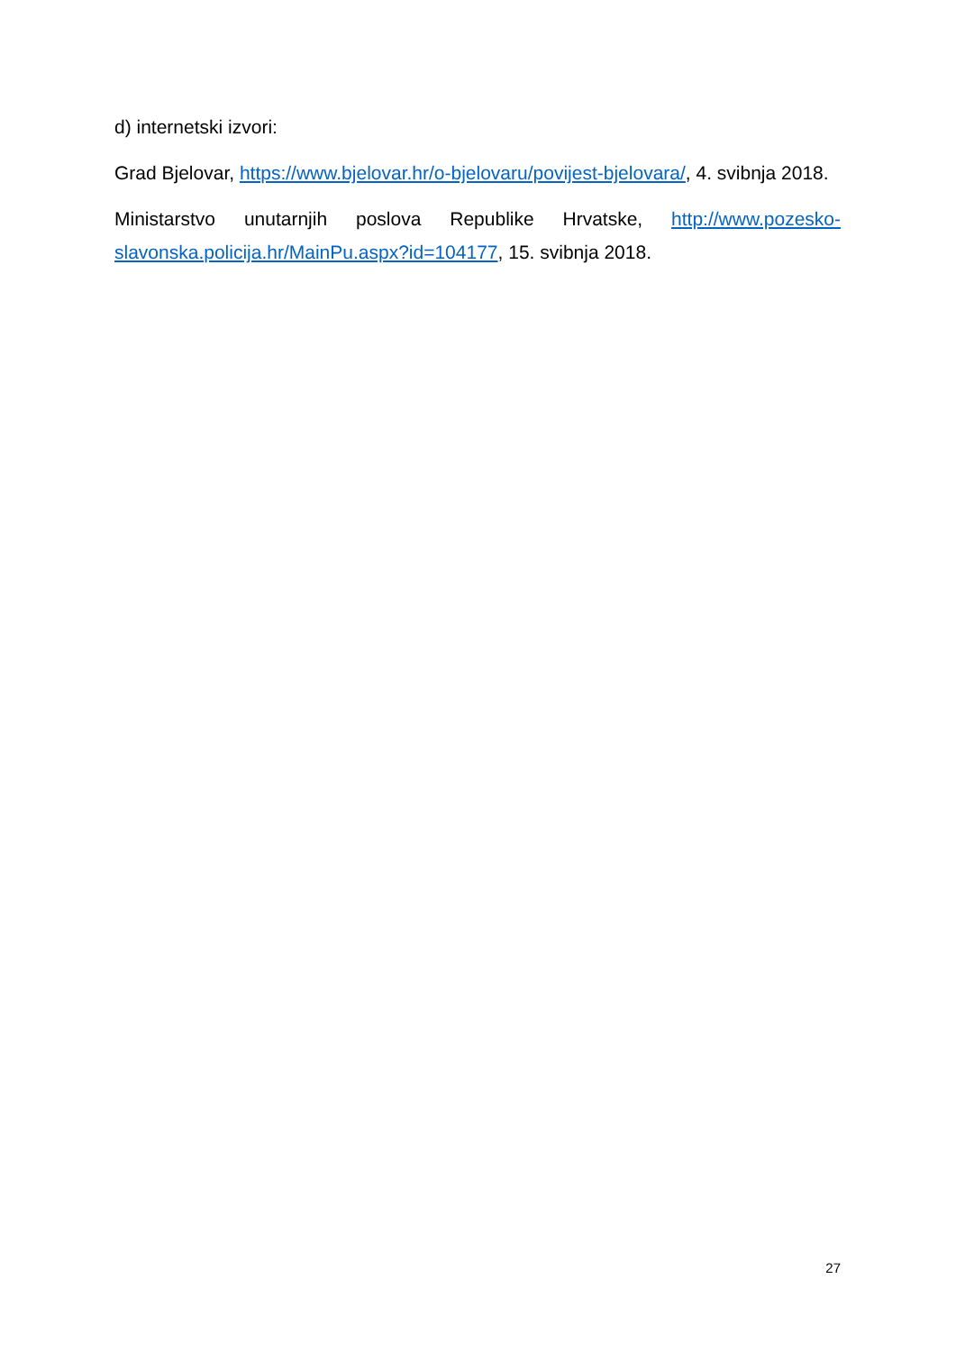d) internetski izvori:
Grad Bjelovar, https://www.bjelovar.hr/o-bjelovaru/povijest-bjelovara/, 4. svibnja 2018.
Ministarstvo unutarnjih poslova Republike Hrvatske, http://www.pozesko-slavonska.policija.hr/MainPu.aspx?id=104177, 15. svibnja 2018.
27